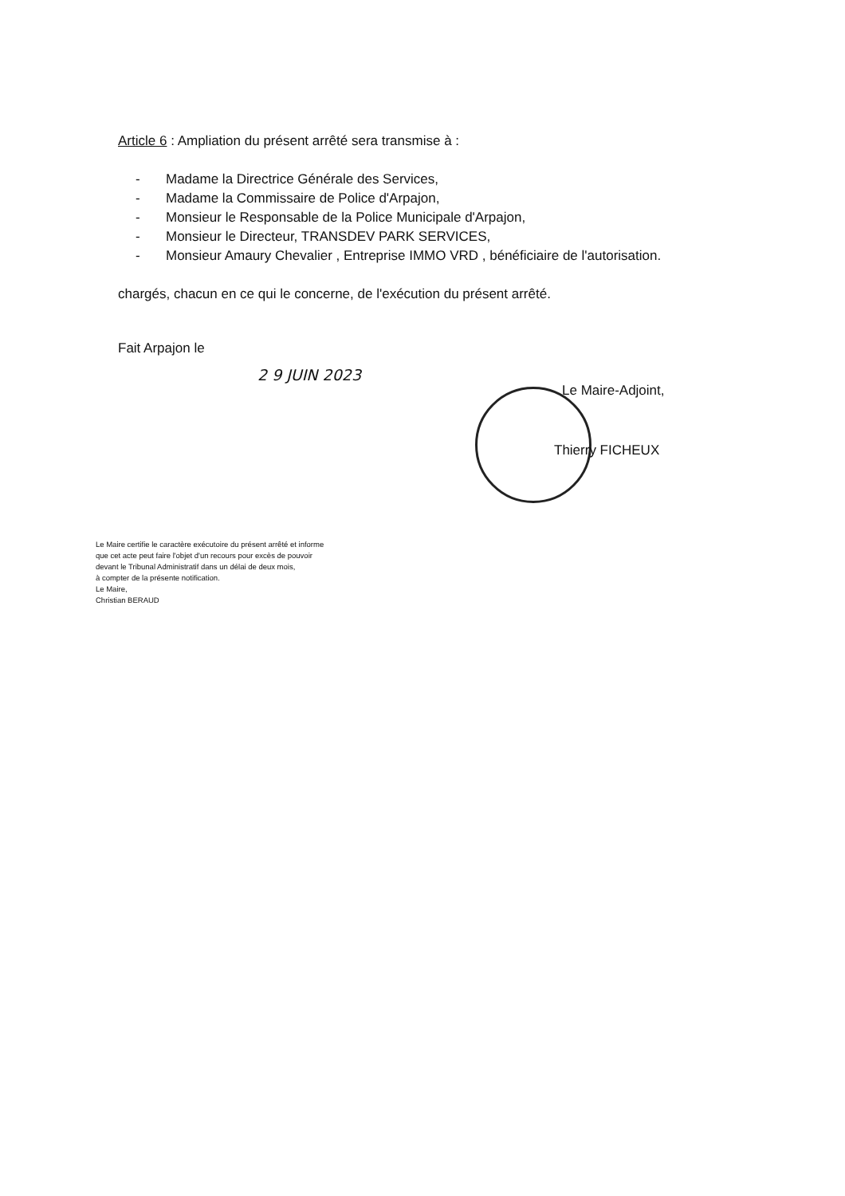Article 6 : Ampliation du présent arrêté sera transmise à :
- Madame la Directrice Générale des Services,
- Madame la Commissaire de Police d'Arpajon,
- Monsieur le Responsable de la Police Municipale d'Arpajon,
- Monsieur le Directeur, TRANSDEV PARK SERVICES,
- Monsieur Amaury Chevalier , Entreprise IMMO VRD , bénéficiaire de l'autorisation.
chargés, chacun en ce qui le concerne, de l'exécution du présent arrêté.
Fait Arpajon le
2 9 JUIN 2023
Le Maire-Adjoint,
Thierry FICHEUX
Le Maire certifie le caractère exécutoire du présent arrêté et informe
que cet acte peut faire l'objet d'un recours pour excès de pouvoir
devant le Tribunal Administratif dans un délai de deux mois,
à compter de la présente notification.
Le Maire,
Christian BERAUD